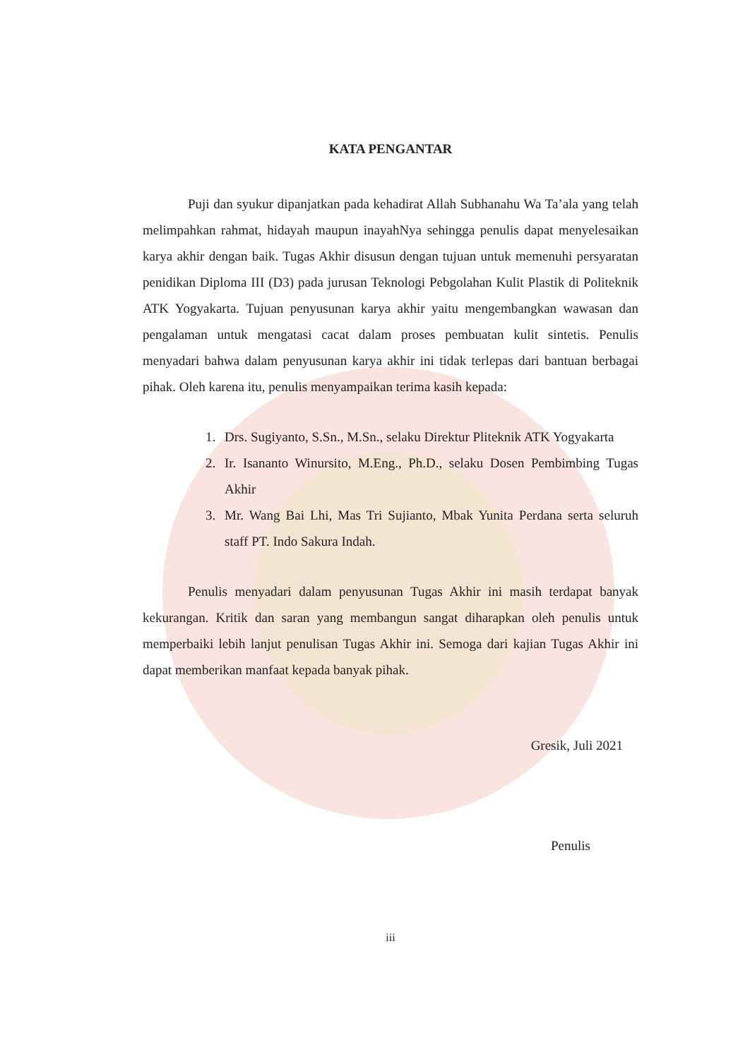KATA PENGANTAR
Puji dan syukur dipanjatkan pada kehadirat Allah Subhanahu Wa Ta’ala yang telah melimpahkan rahmat, hidayah maupun inayahNya sehingga penulis dapat menyelesaikan karya akhir dengan baik. Tugas Akhir disusun dengan tujuan untuk memenuhi persyaratan penidikan Diploma III (D3) pada jurusan Teknologi Pebgolahan Kulit Plastik di Politeknik ATK Yogyakarta. Tujuan penyusunan karya akhir yaitu mengembangkan wawasan dan pengalaman untuk mengatasi cacat dalam proses pembuatan kulit sintetis. Penulis menyadari bahwa dalam penyusunan karya akhir ini tidak terlepas dari bantuan berbagai pihak. Oleh karena itu, penulis menyampaikan terima kasih kepada:
1. Drs. Sugiyanto, S.Sn., M.Sn., selaku Direktur Pliteknik ATK Yogyakarta
2. Ir. Isananto Winursito, M.Eng., Ph.D., selaku Dosen Pembimbing Tugas Akhir
3. Mr. Wang Bai Lhi, Mas Tri Sujianto, Mbak Yunita Perdana serta seluruh staff PT. Indo Sakura Indah.
Penulis menyadari dalam penyusunan Tugas Akhir ini masih terdapat banyak kekurangan. Kritik dan saran yang membangun sangat diharapkan oleh penulis untuk memperbaiki lebih lanjut penulisan Tugas Akhir ini. Semoga dari kajian Tugas Akhir ini dapat memberikan manfaat kepada banyak pihak.
Gresik, Juli 2021
Penulis
iii